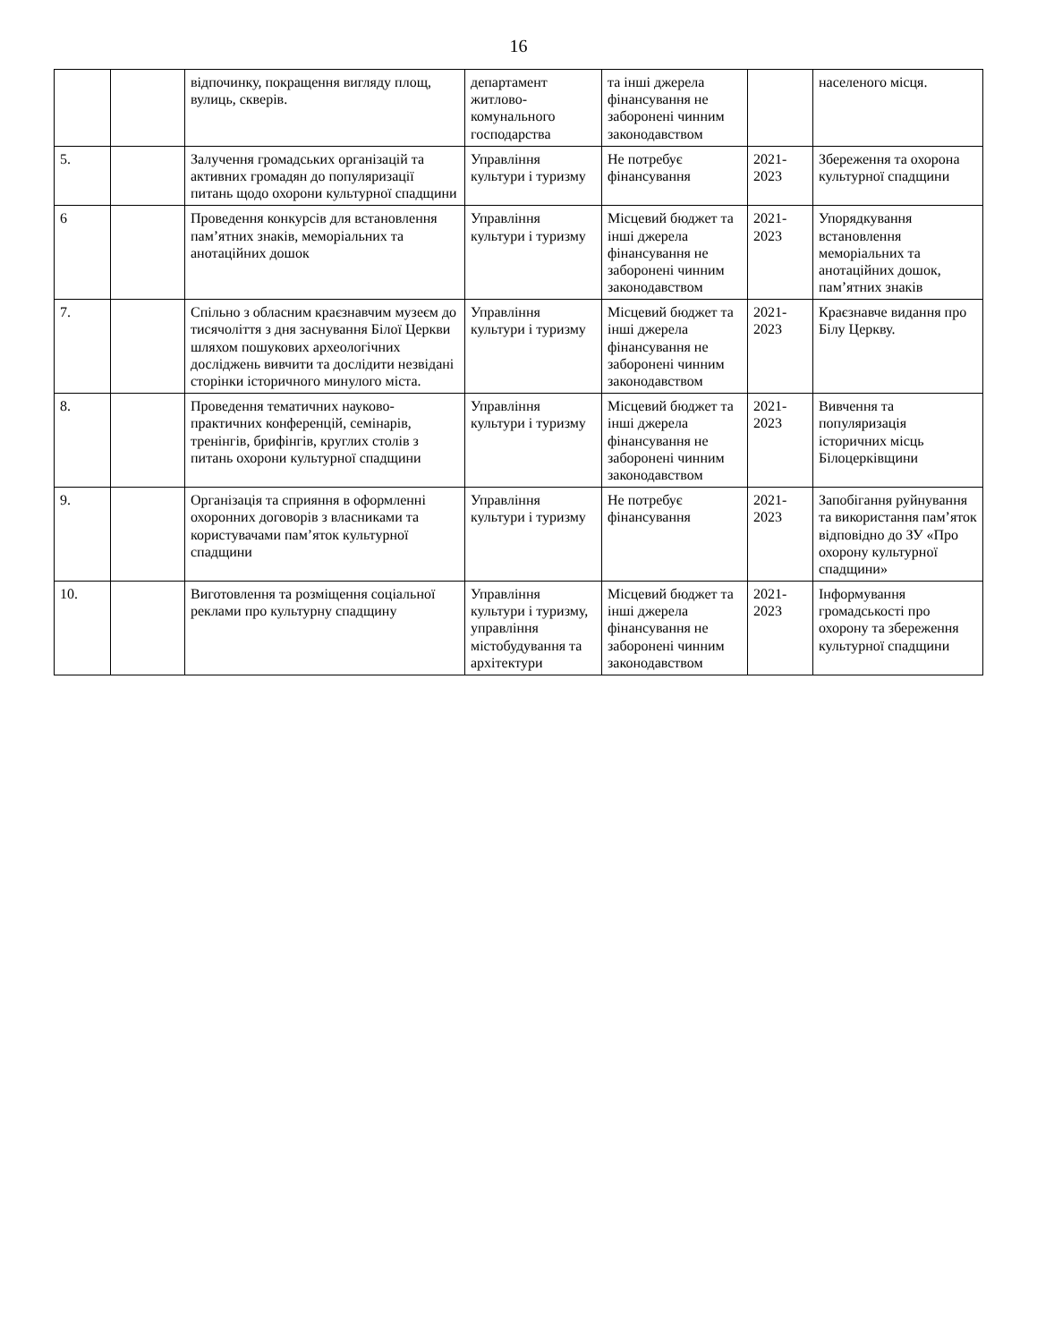16
| | | відпочинку, покращення вигляду площ, вулиць, скверів. | департамент житлово-комунального господарства | та інші джерела фінансування не заборонені чинним законодавством | | населеного місця. |
| 5. | | Залучення громадських організацій та активних громадян до популяризації питань щодо охорони культурної спадщини | Управління культури і туризму | Не потребує фінансування | 2021-2023 | Збереження та охорона культурної спадщини |
| 6 | | Проведення конкурсів для встановлення пам’ятних знаків, меморіальних та анотаційних дошок | Управління культури і туризму | Місцевий бюджет та інші джерела фінансування не заборонені чинним законодавством | 2021-2023 | Упорядкування встановлення меморіальних та анотаційних дошок, пам’ятних знаків |
| 7. | | Спільно з обласним краєзнавчим музеєм до тисячоліття з дня заснування Білої Церкви шляхом пошукових археологічних досліджень вивчити та дослідити незвідані сторінки історичного минулого міста. | Управління культури і туризму | Місцевий бюджет та інші джерела фінансування не заборонені чинним законодавством | 2021-2023 | Краєзнавче видання про Білу Церкву. |
| 8. | | Проведення тематичних науково-практичних конференцій, семінарів, тренінгів, брифінгів, круглих столів з питань охорони культурної спадщини | Управління культури і туризму | Місцевий бюджет та інші джерела фінансування не заборонені чинним законодавством | 2021-2023 | Вивчення та популяризація історичних місць Білоцерківщини |
| 9. | | Організація та сприяння в оформленні охоронних договорів з власниками та користувачами пам’яток культурної спадщини | Управління культури і туризму | Не потребує фінансування | 2021-2023 | Запобігання руйнування та використання пам’яток відповідно до ЗУ «Про охорону культурної спадщини» |
| 10. | | Виготовлення та розміщення соціальної реклами про культурну спадщину | Управління культури і туризму, управління містобудування та архітектури | Місцевий бюджет та інші джерела фінансування не заборонені чинним законодавством | 2021-2023 | Інформування громадськості про охорону та збереження культурної спадщини |